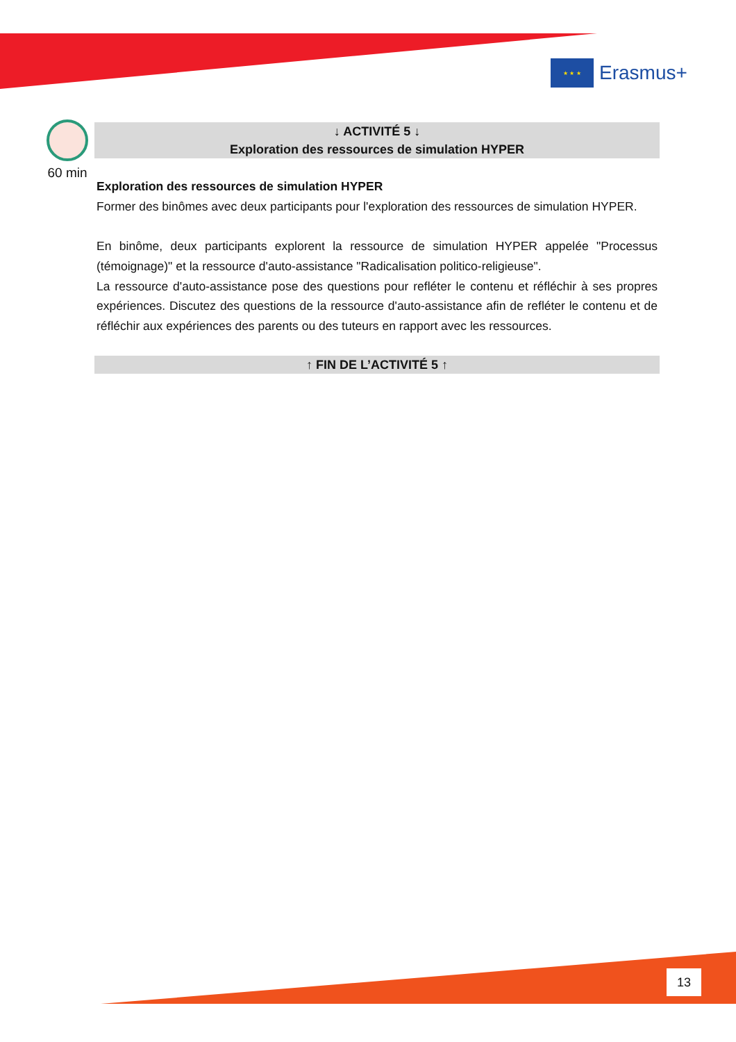★ ★ ★
Erasmus+
60 min
↓ ACTIVITÉ 5 ↓
Exploration des ressources de simulation HYPER
Exploration des ressources de simulation HYPER
Former des binômes avec deux participants pour l'exploration des ressources de simulation HYPER.
En binôme, deux participants explorent la ressource de simulation HYPER appelée "Processus (témoignage)" et la ressource d'auto-assistance "Radicalisation politico-religieuse".
La ressource d'auto-assistance pose des questions pour refléter le contenu et réfléchir à ses propres expériences. Discutez des questions de la ressource d'auto-assistance afin de refléter le contenu et de réfléchir aux expériences des parents ou des tuteurs en rapport avec les ressources.
↑ FIN DE L’ACTIVITÉ 5 ↑
13